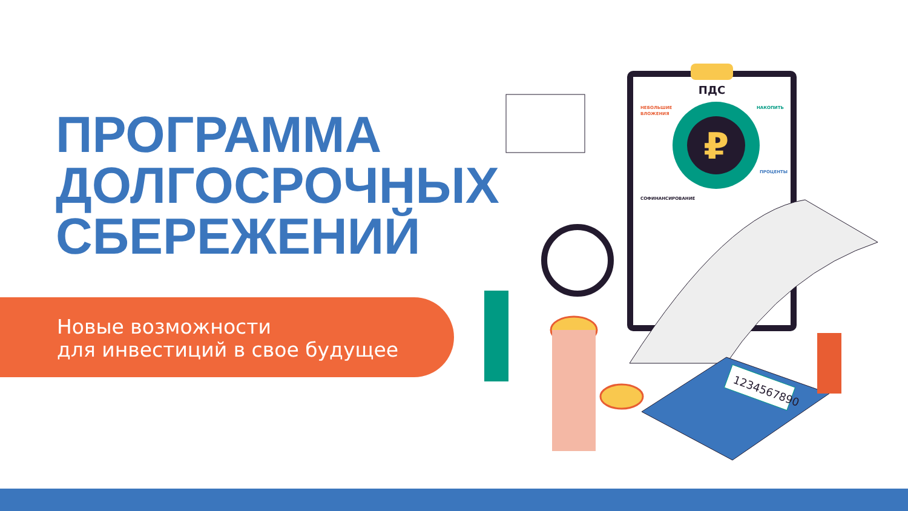ПРОГРАММА
ДОЛГОСРОЧНЫХ
СБЕРЕЖЕНИЙ
Новые возможности
для инвестиций в свое будущее
ПДС
НЕБОЛЬШИЕ
ВЛОЖЕНИЯ
НАКОПИТЬ
ПРОЦЕНТЫ
СОФИНАНСИРОВАНИЕ
₽
1234567890